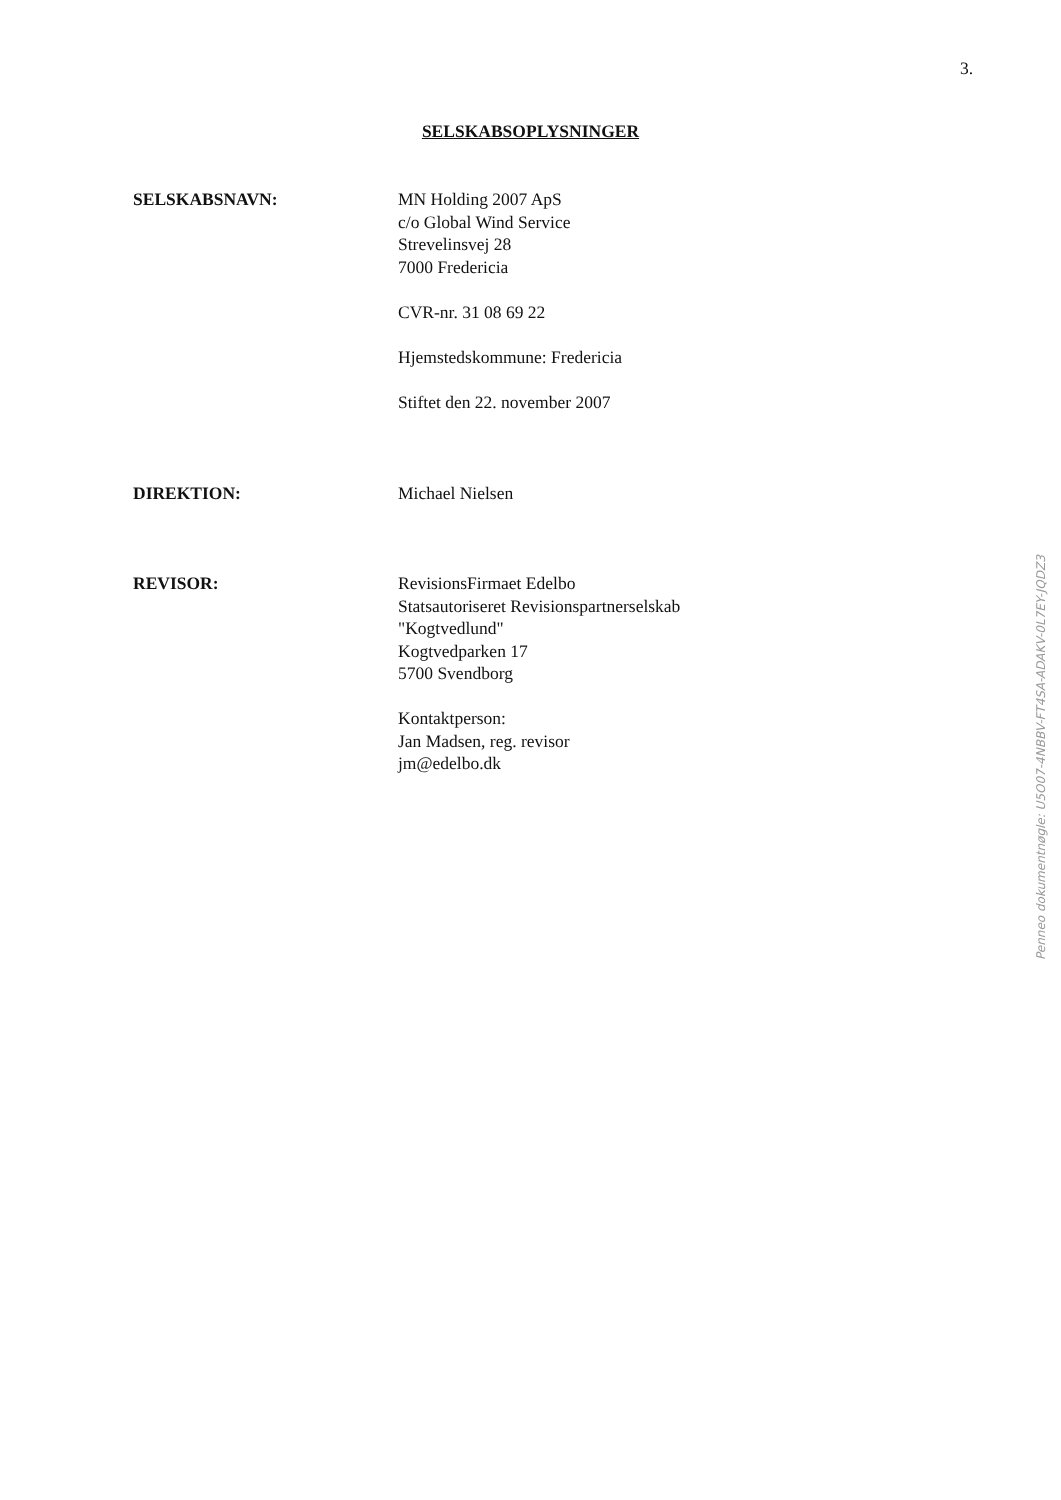3.
SELSKABSOPLYSNINGER
SELSKABSNAVN: MN Holding 2007 ApS
c/o Global Wind Service
Strevelinsvej 28
7000 Fredericia
CVR-nr. 31 08 69 22
Hjemstedskommune: Fredericia
Stiftet den 22. november 2007
DIREKTION: Michael Nielsen
REVISOR: RevisionsFirmaet Edelbo
Statsautoriseret Revisionspartnerselskab
"Kogtvedlund"
Kogtvedparken 17
5700 Svendborg
Kontaktperson:
Jan Madsen, reg. revisor
jm@edelbo.dk
Penneo dokumentnøgle: U5O07-4NBBV-FT4SA-ADAKV-0L7EY-JQDZ3